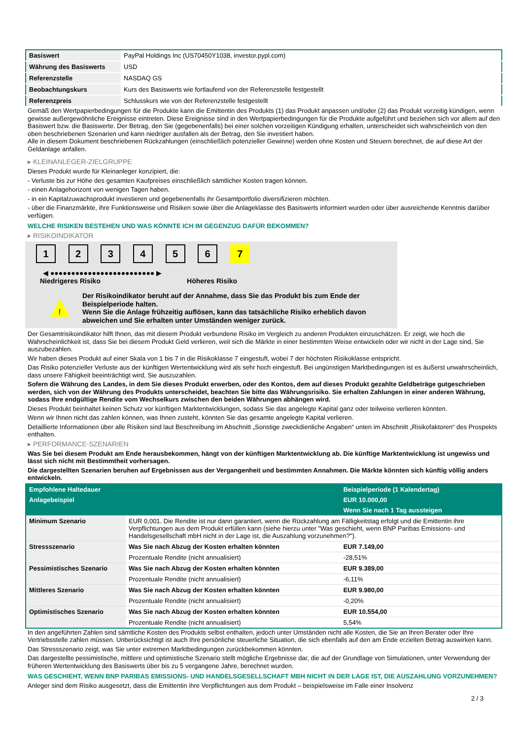| Basiswert | PayPal Holdings Inc (US70450Y1038, investor.pypl.com) |
| Währung des Basiswerts | USD |
| Referenzstelle | NASDAQ GS |
| Beobachtungskurs | Kurs des Basiswerts wie fortlaufend von der Referenzstelle festgestellt |
| Referenzpreis | Schlusskurs wie von der Referenzstelle festgestellt |
Gemäß den Wertpapierbedingungen für die Produkte kann die Emittentin des Produkts (1) das Produkt anpassen und/oder (2) das Produkt vorzeitig kündigen, wenn gewisse außergewöhnliche Ereignisse eintreten. Diese Ereignisse sind in den Wertpapierbedingungen für die Produkte aufgeführt und beziehen sich vor allem auf den Basiswert bzw. die Basiswerte. Der Betrag, den Sie (gegebenenfalls) bei einer solchen vorzeitigen Kündigung erhalten, unterscheidet sich wahrscheinlich von den oben beschriebenen Szenarien und kann niedriger ausfallen als der Betrag, den Sie investiert haben.
Alle in diesem Dokument beschriebenen Rückzahlungen (einschließlich potenzieller Gewinne) werden ohne Kosten und Steuern berechnet, die auf diese Art der Geldanlage anfallen.
▸ KLEINANLEGER-ZIELGRUPPE
Dieses Produkt wurde für Kleinanleger konzipiert, die:
- Verluste bis zur Höhe des gesamten Kaufpreises einschließlich sämtlicher Kosten tragen können.
- einen Anlagehorizont von wenigen Tagen haben.
- in ein Kapitalzuwachsprodukt investieren und gegebenenfalls ihr Gesamtportfolio diversifizieren möchten.
- über die Finanzmärkte, ihre Funktionsweise und Risiken sowie über die Anlageklasse des Basiswerts informiert wurden oder über ausreichende Kenntnis darüber verfügen.
WELCHE RISIKEN BESTEHEN UND WAS KÖNNTE ICH IM GEGENZUG DAFÜR BEKOMMEN?
▸ RISIKOINDIKATOR
1 2 3 4 5 6 7
◀ ●●●●●●●●●●●●●●●●●●●●●●●●● ▶
Niedrigeres Risiko Höheres Risiko
!
Der Risikoindikator beruht auf der Annahme, dass Sie das Produkt bis zum Ende der Beispielperiode halten.
Wenn Sie die Anlage frühzeitig auflösen, kann das tatsächliche Risiko erheblich davon abweichen und Sie erhalten unter Umständen weniger zurück.
Der Gesamtrisikoindikator hilft Ihnen, das mit diesem Produkt verbundene Risiko im Vergleich zu anderen Produkten einzuschätzen. Er zeigt, wie hoch die Wahrscheinlichkeit ist, dass Sie bei diesem Produkt Geld verlieren, weil sich die Märkte in einer bestimmten Weise entwickeln oder wir nicht in der Lage sind, Sie auszubezahlen.
Wir haben dieses Produkt auf einer Skala von 1 bis 7 in die Risikoklasse 7 eingestuft, wobei 7 der höchsten Risikoklasse entspricht.
Das Risiko potenzieller Verluste aus der künftigen Wertentwicklung wird als sehr hoch eingestuft. Bei ungünstigen Marktbedingungen ist es äußerst unwahrscheinlich, dass unsere Fähigkeit beeinträchtigt wird, Sie auszuzahlen.
Sofern die Währung des Landes, in dem Sie dieses Produkt erwerben, oder des Kontos, dem auf dieses Produkt gezahlte Geldbeträge gutgeschrieben werden, sich von der Währung des Produkts unterscheidet, beachten Sie bitte das Währungsrisiko. Sie erhalten Zahlungen in einer anderen Währung, sodass Ihre endgültige Rendite vom Wechselkurs zwischen den beiden Währungen abhängen wird.
Dieses Produkt beinhaltet keinen Schutz vor künftigen Marktentwicklungen, sodass Sie das angelegte Kapital ganz oder teilweise verlieren könnten.
Wenn wir Ihnen nicht das zahlen können, was Ihnen zusteht, könnten Sie das gesamte angelegte Kapital verlieren.
Detaillierte Informationen über alle Risiken sind laut Beschreibung im Abschnitt „Sonstige zweckdienliche Angaben“ unten im Abschnitt „Risikofaktoren“ des Prospekts enthalten.
▸ PERFORMANCE-SZENARIEN
Was Sie bei diesem Produkt am Ende herausbekommen, hängt von der künftigen Marktentwicklung ab. Die künftige Marktentwicklung ist ungewiss und lässt sich nicht mit Bestimmtheit vorhersagen.
Die dargestellten Szenarien beruhen auf Ergebnissen aus der Vergangenheit und bestimmten Annahmen. Die Märkte könnten sich künftig völlig anders entwickeln.
| Empfohlene Haltedauer | | Beispielperiode (1 Kalendertag) |
| --- | --- | --- |
| Anlagebeispiel | | EUR 10.000,00 |
| | | Wenn Sie nach 1 Tag aussteigen |
| Minimum Szenario | EUR 0,001. Die Rendite ist nur dann garantiert, wenn die Rückzahlung am Fälligkeitstag erfolgt und die Emittentin ihre Verpflichtungen aus dem Produkt erfüllen kann (siehe hierzu unter "Was geschieht, wenn BNP Paribas Emissions- und Handelsgesellschaft mbH nicht in der Lage ist, die Auszahlung vorzunehmen?"). | |
| Stressszenario | Was Sie nach Abzug der Kosten erhalten könnten | EUR 7.149,00 |
| | Prozentuale Rendite (nicht annualisiert) | -28,51% |
| Pessimistisches Szenario | Was Sie nach Abzug der Kosten erhalten könnten | EUR 9.389,00 |
| | Prozentuale Rendite (nicht annualisiert) | -6,11% |
| Mittleres Szenario | Was Sie nach Abzug der Kosten erhalten könnten | EUR 9.980,00 |
| | Prozentuale Rendite (nicht annualisiert) | -0,20% |
| Optimistisches Szenario | Was Sie nach Abzug der Kosten erhalten könnten | EUR 10.554,00 |
| | Prozentuale Rendite (nicht annualisiert) | 5,54% |
In den angeführten Zahlen sind sämtliche Kosten des Produkts selbst enthalten, jedoch unter Umständen nicht alle Kosten, die Sie an Ihren Berater oder Ihre Vertriebsstelle zahlen müssen. Unberücksichtigt ist auch Ihre persönliche steuerliche Situation, die sich ebenfalls auf den am Ende erzielten Betrag auswirken kann.
Das Stressszenario zeigt, was Sie unter extremen Marktbedingungen zurückbekommen könnten.
Das dargestellte pessimistische, mittlere und optimistische Szenario stellt mögliche Ergebnisse dar, die auf der Grundlage von Simulationen, unter Verwendung der früheren Wertentwicklung des Basiswerts über bis zu 5 vergangene Jahre, berechnet wurden.
WAS GESCHIEHT, WENN BNP PARIBAS EMISSIONS- UND HANDELSGESELLSCHAFT MBH NICHT IN DER LAGE IST, DIE AUSZAHLUNG VORZUNEHMEN?
Anleger sind dem Risiko ausgesetzt, dass die Emittentin ihre Verpflichtungen aus dem Produkt – beispielsweise im Falle einer Insolvenz
2 / 3